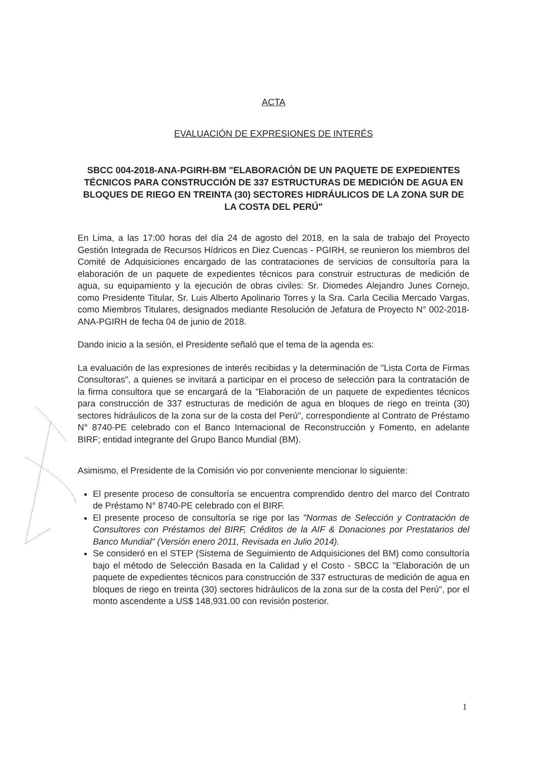ACTA
EVALUACIÓN DE EXPRESIONES DE INTERÉS
SBCC 004-2018-ANA-PGIRH-BM "ELABORACIÓN DE UN PAQUETE DE EXPEDIENTES TÉCNICOS PARA CONSTRUCCIÓN DE 337 ESTRUCTURAS DE MEDICIÓN DE AGUA EN BLOQUES DE RIEGO EN TREINTA (30) SECTORES HIDRÁULICOS DE LA ZONA SUR DE LA COSTA DEL PERÚ"
En Lima, a las 17:00 horas del día 24 de agosto del 2018, en la sala de trabajo del Proyecto Gestión Integrada de Recursos Hídricos en Diez Cuencas - PGIRH, se reunieron los miembros del Comité de Adquisiciones encargado de las contrataciones de servicios de consultoría para la elaboración de un paquete de expedientes técnicos para construir estructuras de medición de agua, su equipamiento y la ejecución de obras civiles: Sr. Diomedes Alejandro Junes Cornejo, como Presidente Titular, Sr. Luis Alberto Apolinario Torres y la Sra. Carla Cecilia Mercado Vargas, como Miembros Titulares, designados mediante Resolución de Jefatura de Proyecto N° 002-2018-ANA-PGIRH de fecha 04 de junio de 2018.
Dando inicio a la sesión, el Presidente señaló que el tema de la agenda es:
La evaluación de las expresiones de interés recibidas y la determinación de "Lista Corta de Firmas Consultoras", a quienes se invitará a participar en el proceso de selección para la contratación de la firma consultora que se encargará de la "Elaboración de un paquete de expedientes técnicos para construcción de 337 estructuras de medición de agua en bloques de riego en treinta (30) sectores hidráulicos de la zona sur de la costa del Perú", correspondiente al Contrato de Préstamo N° 8740-PE celebrado con el Banco Internacional de Reconstrucción y Fomento, en adelante BIRF; entidad integrante del Grupo Banco Mundial (BM).
Asimismo, el Presidente de la Comisión vio por conveniente mencionar lo siguiente:
El presente proceso de consultoría se encuentra comprendido dentro del marco del Contrato de Préstamo N° 8740-PE celebrado con el BIRF.
El presente proceso de consultoría se rige por las "Normas de Selección y Contratación de Consultores con Préstamos del BIRF, Créditos de la AIF & Donaciones por Prestatarios del Banco Mundial" (Versión enero 2011, Revisada en Julio 2014).
Se consideró en el STEP (Sistema de Seguimiento de Adquisiciones del BM) como consultoría bajo el método de Selección Basada en la Calidad y el Costo - SBCC la "Elaboración de un paquete de expedientes técnicos para construcción de 337 estructuras de medición de agua en bloques de riego en treinta (30) sectores hidráulicos de la zona sur de la costa del Perú", por el monto ascendente a US$ 148,931.00 con revisión posterior.
1